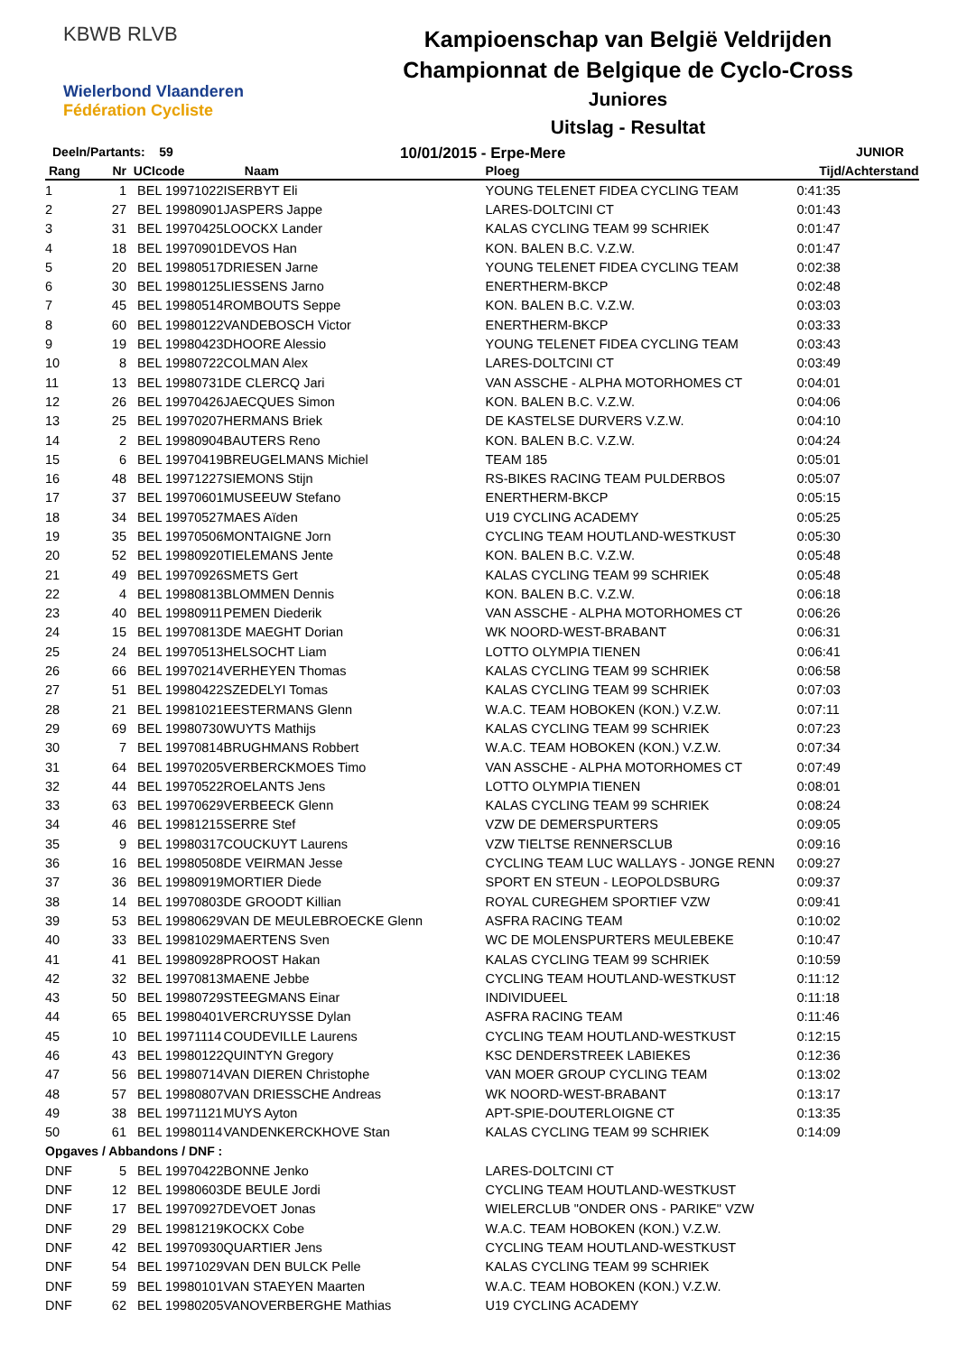KBWB RLVB
Wielerbond Vlaanderen Fédération Cycliste
Kampioenschap van België Veldrijden
Championnat de Belgique de Cyclo-Cross
Juniores
Uitslag - Resultat
Deeln/Partants: 59
10/01/2015 - Erpe-Mere
JUNIOR
| Rang | Nr | UCIcode | Naam | Ploeg | Tijd/Achterstand |
| --- | --- | --- | --- | --- | --- |
| 1 | 1 | BEL 19971022 | ISERBYT Eli | YOUNG TELENET FIDEA CYCLING TEAM | 0:41:35 |
| 2 | 27 | BEL 19980901 | JASPERS Jappe | LARES-DOLTCINI CT | 0:01:43 |
| 3 | 31 | BEL 19970425 | LOOCKX Lander | KALAS CYCLING TEAM 99 SCHRIEK | 0:01:47 |
| 4 | 18 | BEL 19970901 | DEVOS Han | KON. BALEN B.C. V.Z.W. | 0:01:47 |
| 5 | 20 | BEL 19980517 | DRIESEN Jarne | YOUNG TELENET FIDEA CYCLING TEAM | 0:02:38 |
| 6 | 30 | BEL 19980125 | LIESSENS Jarno | ENERTHERM-BKCP | 0:02:48 |
| 7 | 45 | BEL 19980514 | ROMBOUTS Seppe | KON. BALEN B.C. V.Z.W. | 0:03:03 |
| 8 | 60 | BEL 19980122 | VANDEBOSCH Victor | ENERTHERM-BKCP | 0:03:33 |
| 9 | 19 | BEL 19980423 | DHOORE Alessio | YOUNG TELENET FIDEA CYCLING TEAM | 0:03:43 |
| 10 | 8 | BEL 19980722 | COLMAN Alex | LARES-DOLTCINI CT | 0:03:49 |
| 11 | 13 | BEL 19980731 | DE CLERCQ Jari | VAN ASSCHE - ALPHA MOTORHOMES CT | 0:04:01 |
| 12 | 26 | BEL 19970426 | JAECQUES Simon | KON. BALEN B.C. V.Z.W. | 0:04:06 |
| 13 | 25 | BEL 19970207 | HERMANS Briek | DE KASTELSE DURVERS V.Z.W. | 0:04:10 |
| 14 | 2 | BEL 19980904 | BAUTERS Reno | KON. BALEN B.C. V.Z.W. | 0:04:24 |
| 15 | 6 | BEL 19970419 | BREUGELMANS Michiel | TEAM 185 | 0:05:01 |
| 16 | 48 | BEL 19971227 | SIEMONS Stijn | RS-BIKES RACING TEAM PULDERBOS | 0:05:07 |
| 17 | 37 | BEL 19970601 | MUSEEUW Stefano | ENERTHERM-BKCP | 0:05:15 |
| 18 | 34 | BEL 19970527 | MAES Aïden | U19 CYCLING ACADEMY | 0:05:25 |
| 19 | 35 | BEL 19970506 | MONTAIGNE Jorn | CYCLING TEAM HOUTLAND-WESTKUST | 0:05:30 |
| 20 | 52 | BEL 19980920 | TIELEMANS Jente | KON. BALEN B.C. V.Z.W. | 0:05:48 |
| 21 | 49 | BEL 19970926 | SMETS Gert | KALAS CYCLING TEAM 99 SCHRIEK | 0:05:48 |
| 22 | 4 | BEL 19980813 | BLOMMEN Dennis | KON. BALEN B.C. V.Z.W. | 0:06:18 |
| 23 | 40 | BEL 19980911 | PEMEN Diederik | VAN ASSCHE - ALPHA MOTORHOMES CT | 0:06:26 |
| 24 | 15 | BEL 19970813 | DE MAEGHT Dorian | WK NOORD-WEST-BRABANT | 0:06:31 |
| 25 | 24 | BEL 19970513 | HELSOCHT Liam | LOTTO OLYMPIA TIENEN | 0:06:41 |
| 26 | 66 | BEL 19970214 | VERHEYEN Thomas | KALAS CYCLING TEAM 99 SCHRIEK | 0:06:58 |
| 27 | 51 | BEL 19980422 | SZEDELYI Tomas | KALAS CYCLING TEAM 99 SCHRIEK | 0:07:03 |
| 28 | 21 | BEL 19981021 | EESTERMANS Glenn | W.A.C. TEAM HOBOKEN (KON.) V.Z.W. | 0:07:11 |
| 29 | 69 | BEL 19980730 | WUYTS Mathijs | KALAS CYCLING TEAM 99 SCHRIEK | 0:07:23 |
| 30 | 7 | BEL 19970814 | BRUGHMANS Robbert | W.A.C. TEAM HOBOKEN (KON.) V.Z.W. | 0:07:34 |
| 31 | 64 | BEL 19970205 | VERBERCKMOES Timo | VAN ASSCHE - ALPHA MOTORHOMES CT | 0:07:49 |
| 32 | 44 | BEL 19970522 | ROELANTS Jens | LOTTO OLYMPIA TIENEN | 0:08:01 |
| 33 | 63 | BEL 19970629 | VERBEECK Glenn | KALAS CYCLING TEAM 99 SCHRIEK | 0:08:24 |
| 34 | 46 | BEL 19981215 | SERRE Stef | VZW DE DEMERSPURTERS | 0:09:05 |
| 35 | 9 | BEL 19980317 | COUCKUYT Laurens | VZW TIELTSE RENNERSCLUB | 0:09:16 |
| 36 | 16 | BEL 19980508 | DE VEIRMAN Jesse | CYCLING TEAM LUC WALLAYS - JONGE RENN | 0:09:27 |
| 37 | 36 | BEL 19980919 | MORTIER Diede | SPORT EN STEUN - LEOPOLDSBURG | 0:09:37 |
| 38 | 14 | BEL 19970803 | DE GROODT Killian | ROYAL CUREGHEM SPORTIEF VZW | 0:09:41 |
| 39 | 53 | BEL 19980629 | VAN DE MEULEBROECKE Glenn | ASFRA RACING TEAM | 0:10:02 |
| 40 | 33 | BEL 19981029 | MAERTENS Sven | WC DE MOLENSPURTERS MEULEBEKE | 0:10:47 |
| 41 | 41 | BEL 19980928 | PROOST Hakan | KALAS CYCLING TEAM 99 SCHRIEK | 0:10:59 |
| 42 | 32 | BEL 19970813 | MAENE Jebbe | CYCLING TEAM HOUTLAND-WESTKUST | 0:11:12 |
| 43 | 50 | BEL 19980729 | STEEGMANS Einar | INDIVIDUEEL | 0:11:18 |
| 44 | 65 | BEL 19980401 | VERCRUYSSE Dylan | ASFRA RACING TEAM | 0:11:46 |
| 45 | 10 | BEL 19971114 | COUDEVILLE Laurens | CYCLING TEAM HOUTLAND-WESTKUST | 0:12:15 |
| 46 | 43 | BEL 19980122 | QUINTYN Gregory | KSC DENDERSTREEK LABIEKES | 0:12:36 |
| 47 | 56 | BEL 19980714 | VAN DIEREN Christophe | VAN MOER GROUP CYCLING TEAM | 0:13:02 |
| 48 | 57 | BEL 19980807 | VAN DRIESSCHE Andreas | WK NOORD-WEST-BRABANT | 0:13:17 |
| 49 | 38 | BEL 19971121 | MUYS Ayton | APT-SPIE-DOUTERLOIGNE CT | 0:13:35 |
| 50 | 61 | BEL 19980114 | VANDENKERCKHOVE Stan | KALAS CYCLING TEAM 99 SCHRIEK | 0:14:09 |
| Opgaves / Abbandons / DNF : | | | | | |
| DNF | 5 | BEL 19970422 | BONNE Jenko | LARES-DOLTCINI CT | |
| DNF | 12 | BEL 19980603 | DE BEULE Jordi | CYCLING TEAM HOUTLAND-WESTKUST | |
| DNF | 17 | BEL 19970927 | DEVOET Jonas | WIELERCLUB "ONDER ONS - PARIKE" VZW | |
| DNF | 29 | BEL 19981219 | KOCKX Cobe | W.A.C. TEAM HOBOKEN (KON.) V.Z.W. | |
| DNF | 42 | BEL 19970930 | QUARTIER Jens | CYCLING TEAM HOUTLAND-WESTKUST | |
| DNF | 54 | BEL 19971029 | VAN DEN BULCK Pelle | KALAS CYCLING TEAM 99 SCHRIEK | |
| DNF | 59 | BEL 19980101 | VAN STAEYEN Maarten | W.A.C. TEAM HOBOKEN (KON.) V.Z.W. | |
| DNF | 62 | BEL 19980205 | VANOVERBERGHE Mathias | U19 CYCLING ACADEMY | |